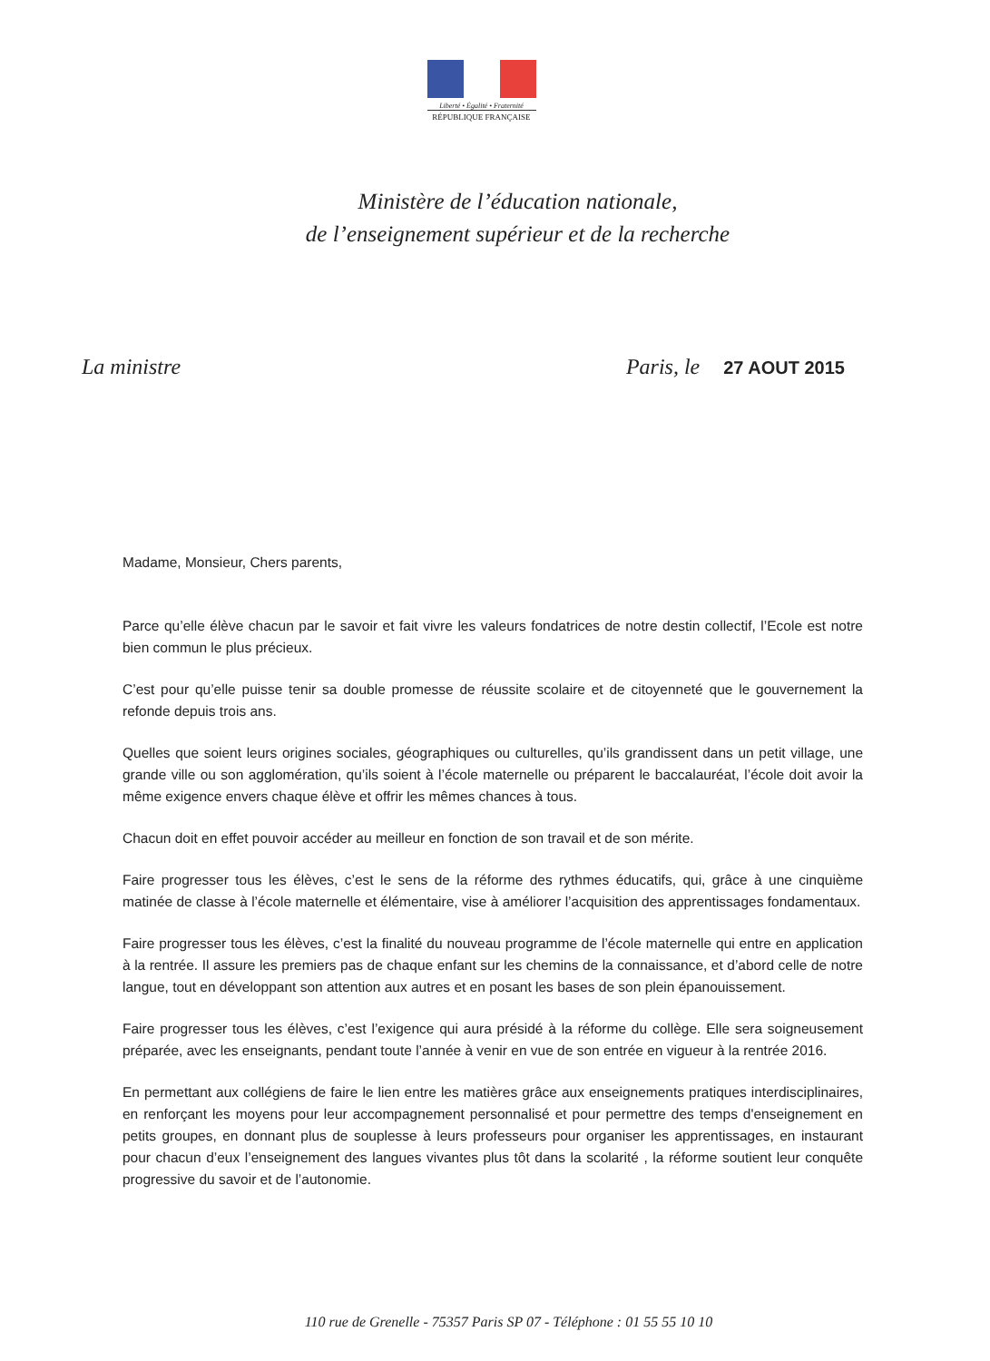Liberté • Égalité • Fraternité
RÉPUBLIQUE FRANÇAISE
Ministère de l’éducation nationale,
de l’enseignement supérieur et de la recherche
La ministre Paris, le 27 AOUT 2015
Madame, Monsieur, Chers parents,
Parce qu’elle élève chacun par le savoir et fait vivre les valeurs fondatrices de notre destin collectif, l’Ecole est notre bien commun le plus précieux.
C’est pour qu’elle puisse tenir sa double promesse de réussite scolaire et de citoyenneté que le gouvernement la refonde depuis trois ans.
Quelles que soient leurs origines sociales, géographiques ou culturelles, qu’ils grandissent dans un petit village, une grande ville ou son agglomération, qu’ils soient à l’école maternelle ou préparent le baccalauréat, l’école doit avoir la même exigence envers chaque élève et offrir les mêmes chances à tous.
Chacun doit en effet pouvoir accéder au meilleur en fonction de son travail et de son mérite.
Faire progresser tous les élèves, c’est le sens de la réforme des rythmes éducatifs, qui, grâce à une cinquième matinée de classe à l’école maternelle et élémentaire, vise à améliorer l’acquisition des apprentissages fondamentaux.
Faire progresser tous les élèves, c’est la finalité du nouveau programme de l’école maternelle qui entre en application à la rentrée. Il assure les premiers pas de chaque enfant sur les chemins de la connaissance, et d’abord celle de notre langue, tout en développant son attention aux autres et en posant les bases de son plein épanouissement.
Faire progresser tous les élèves, c’est l’exigence qui aura présidé à la réforme du collège. Elle sera soigneusement préparée, avec les enseignants, pendant toute l’année à venir en vue de son entrée en vigueur à la rentrée 2016.
En permettant aux collégiens de faire le lien entre les matières grâce aux enseignements pratiques interdisciplinaires, en renforçant les moyens pour leur accompagnement personnalisé et pour permettre des temps d'enseignement en petits groupes, en donnant plus de souplesse à leurs professeurs pour organiser les apprentissages, en instaurant pour chacun d’eux l’enseignement des langues vivantes plus tôt dans la scolarité , la réforme soutient leur conquête progressive du savoir et de l’autonomie.
110 rue de Grenelle - 75357 Paris SP 07 - Téléphone : 01 55 55 10 10